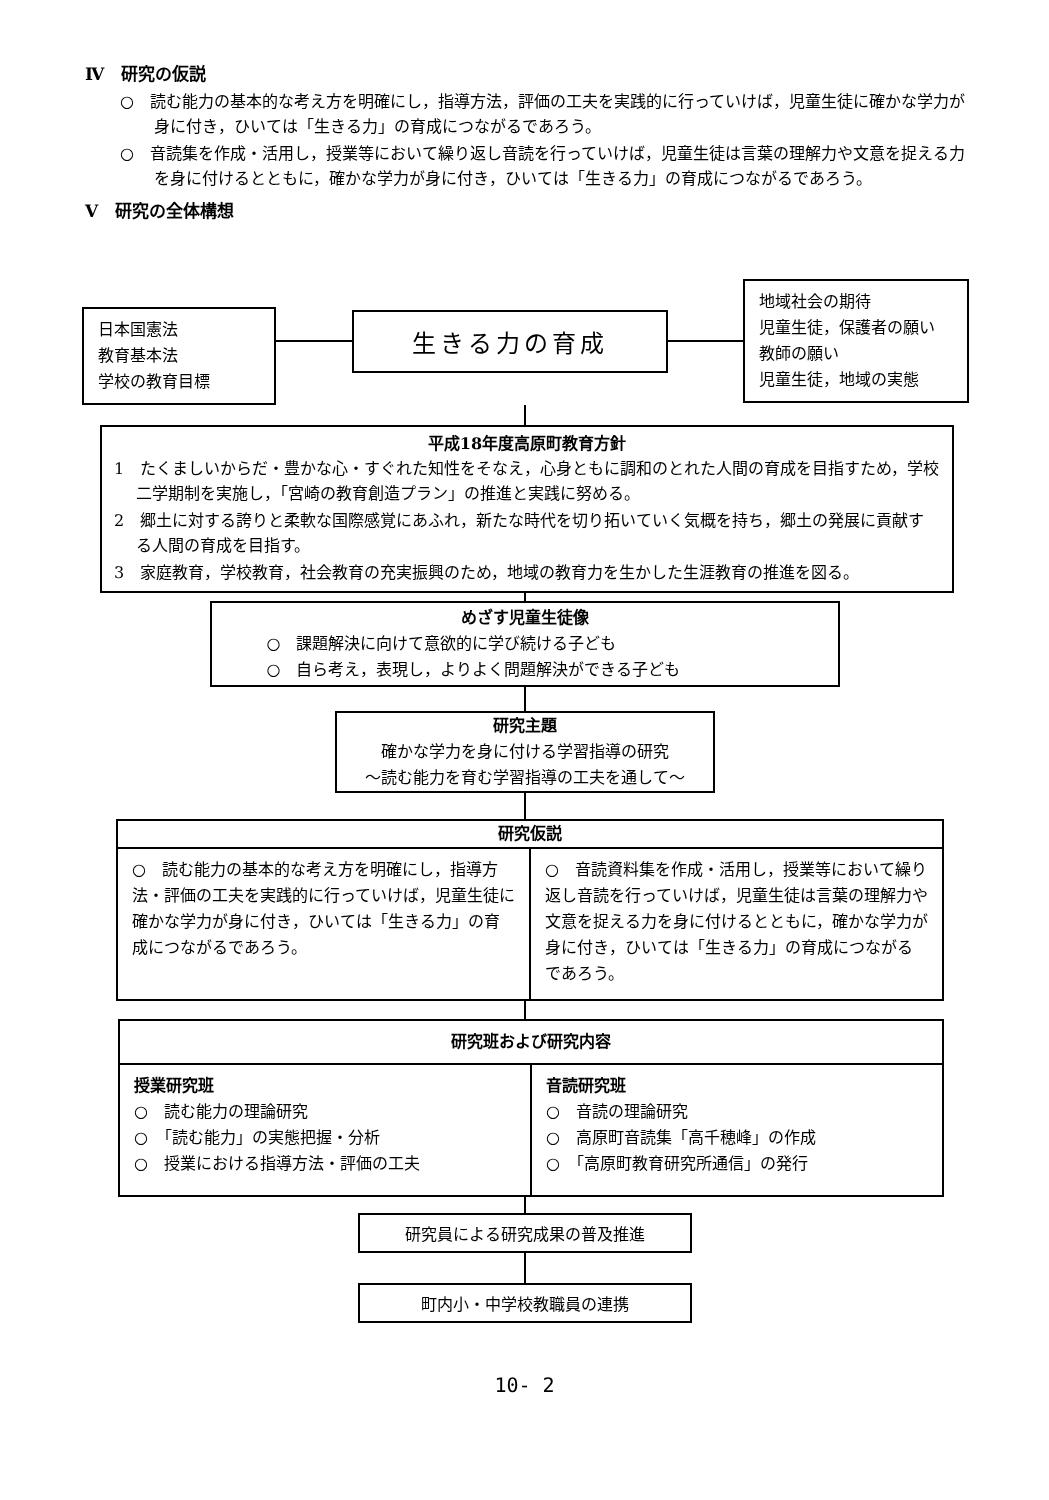Ⅳ　研究の仮説
○　読む能力の基本的な考え方を明確にし，指導方法，評価の工夫を実践的に行っていけば，児童生徒に確かな学力が身に付き，ひいては「生きる力」の育成につながるであろう。
○　音読集を作成・活用し，授業等において繰り返し音読を行っていけば，児童生徒は言葉の理解力や文意を捉える力を身に付けるとともに，確かな学力が身に付き，ひいては「生きる力」の育成につながるであろう。
Ⅴ　研究の全体構想
日本国憲法
教育基本法
学校の教育目標
生きる力の育成
地域社会の期待
児童生徒，保護者の願い
教師の願い
児童生徒，地域の実態
平成18年度高原町教育方針
1　たくましいからだ・豊かな心・すぐれた知性をそなえ，心身ともに調和のとれた人間の育成を目指すため，学校二学期制を実施し，「宮崎の教育創造プラン」の推進と実践に努める。
2　郷土に対する誇りと柔軟な国際感覚にあふれ，新たな時代を切り拓いていく気概を持ち，郷土の発展に貢献する人間の育成を目指す。
3　家庭教育，学校教育，社会教育の充実振興のため，地域の教育力を生かした生涯教育の推進を図る。
めざす児童生徒像
○　課題解決に向けて意欲的に学び続ける子ども
○　自ら考え，表現し，よりよく問題解決ができる子ども
研究主題
確かな学力を身に付ける学習指導の研究
～読む能力を育む学習指導の工夫を通して～
研究仮説
○　読む能力の基本的な考え方を明確にし，指導方法・評価の工夫を実践的に行っていけば，児童生徒に確かな学力が身に付き，ひいては「生きる力」の育成につながるであろう。
○　音読資料集を作成・活用し，授業等において繰り返し音読を行っていけば，児童生徒は言葉の理解力や文意を捉える力を身に付けるとともに，確かな学力が身に付き，ひいては「生きる力」の育成につながるであろう。
研究班および研究内容
授業研究班
○　読む能力の理論研究
○　「読む能力」の実態把握・分析
○　授業における指導方法・評価の工夫
音読研究班
○　音読の理論研究
○　高原町音読集「高千穂峰」の作成
○　「高原町教育研究所通信」の発行
研究員による研究成果の普及推進
町内小・中学校教職員の連携
10- 2